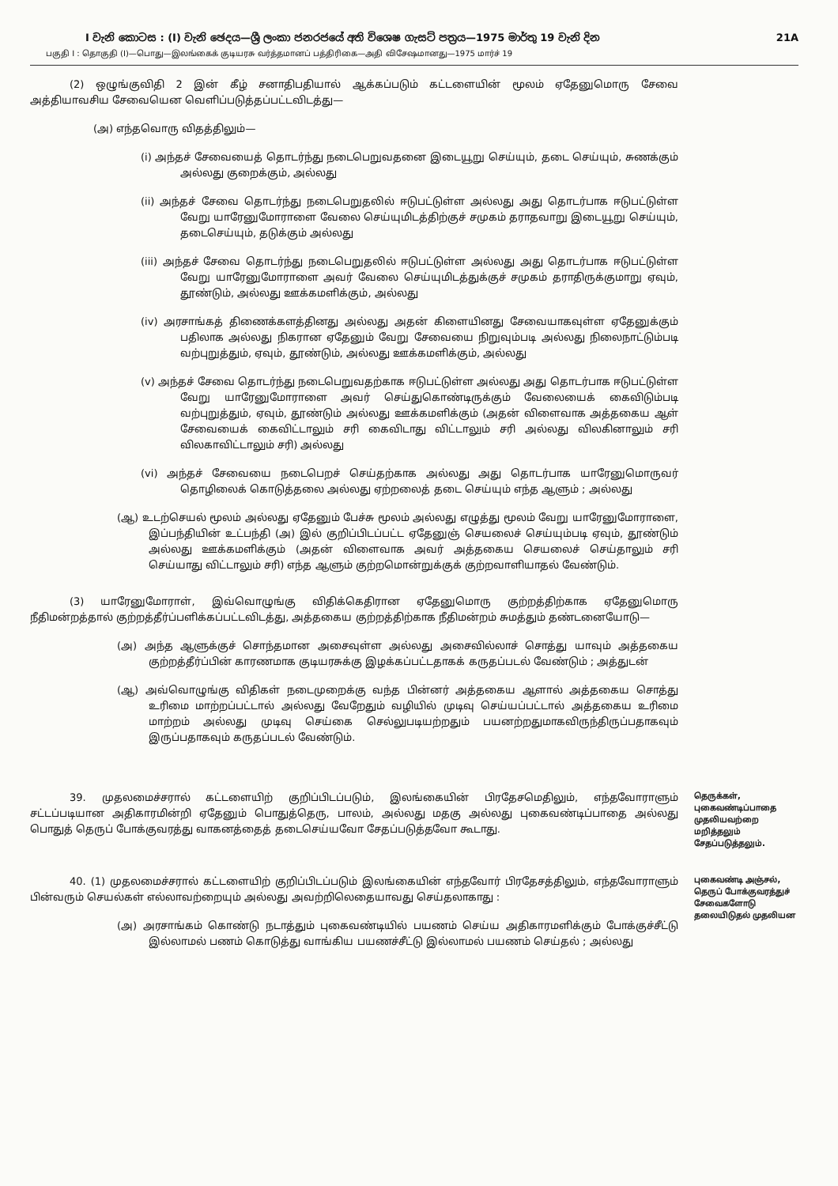I වැනි කොටස : (I) වැනි ඡෙදය—ශ්‍රී ලංකා ජනරජයේ අති විශෙෂ ගැසට් පත්‍රය—1975 මාර්තු 19 වැනි දින 21A
பகுதி I : தொகுதி (I)—பொது—இலங்கைக் குடியரசு வர்த்தமானப் பத்திரிகை—அதி விசேஷமானது—1975 மார்ச் 19
(2) ஒழுங்குவிதி 2 இன் கீழ் சனாதிபதியால் ஆக்கப்படும் கட்டளையின் மூலம் ஏதேனுமொரு சேவை அத்தியாவசிய சேவையென வெளிப்படுத்தப்பட்டவிடத்து—
(அ) எந்தவொரு விதத்திலும்—
(i) அந்தச் சேவையைத் தொடர்ந்து நடைபெறுவதனை இடையூறு செய்யும், தடை செய்யும், சுணக்கும் அல்லது குறைக்கும், அல்லது
(ii) அந்தச் சேவை தொடர்ந்து நடைபெறுதலில் ஈடுபட்டுள்ள அல்லது அது தொடர்பாக ஈடுபட்டுள்ள வேறு யாரேனுமோராளை வேலை செய்யுமிடத்திற்குச் சமுகம் தராதவாறு இடையூறு செய்யும், தடைசெய்யும், தடுக்கும் அல்லது
(iii) அந்தச் சேவை தொடர்ந்து நடைபெறுதலில் ஈடுபட்டுள்ள அல்லது அது தொடர்பாக ஈடுபட்டுள்ள வேறு யாரேனுமோராளை அவர் வேலை செய்யுமிடத்துக்குச் சமுகம் தராதிருக்குமாறு ஏவும், தூண்டும், அல்லது ஊக்கமளிக்கும், அல்லது
(iv) அரசாங்கத் திணைக்களத்தினது அல்லது அதன் கிளையினது சேவையாகவுள்ள ஏதேனுக்கும் பதிலாக அல்லது நிகரான ஏதேனும் வேறு சேவையை நிறுவும்படி அல்லது நிலைநாட்டும்படி வற்புறுத்தும், ஏவும், தூண்டும், அல்லது ஊக்கமளிக்கும், அல்லது
(v) அந்தச் சேவை தொடர்ந்து நடைபெறுவதற்காக ஈடுபட்டுள்ள அல்லது அது தொடர்பாக ஈடுபட்டுள்ள வேறு யாரேனுமோராளை அவர் செய்துகொண்டிருக்கும் வேலையைக் கைவிடும்படி வற்புறுத்தும், ஏவும், தூண்டும் அல்லது ஊக்கமளிக்கும் (அதன் விளைவாக அத்தகைய ஆள் சேவையைக் கைவிட்டாலும் சரி கைவிடாது விட்டாலும் சரி அல்லது விலகினாலும் சரி விலகாவிட்டாலும் சரி) அல்லது
(vi) அந்தச் சேவையை நடைபெறச் செய்தற்காக அல்லது அது தொடர்பாக யாரேனுமொருவர் தொழிலைக் கொடுத்தலை அல்லது ஏற்றலைத் தடை செய்யும் எந்த ஆளும் ; அல்லது
(ஆ) உடற்செயல் மூலம் அல்லது ஏதேனும் பேச்சு மூலம் அல்லது எழுத்து மூலம் வேறு யாரேனுமோராளை, இப்பந்தியின் உட்பந்தி (அ) இல் குறிப்பிடப்பட்ட ஏதேனுஞ் செயலைச் செய்யும்படி ஏவும், தூண்டும் அல்லது ஊக்கமளிக்கும் (அதன் விளைவாக அவர் அத்தகைய செயலைச் செய்தாலும் சரி செய்யாது விட்டாலும் சரி) எந்த ஆளும் குற்றமொன்றுக்குக் குற்றவாளியாதல் வேண்டும்.
(3) யாரேனுமோராள், இவ்வொழுங்கு விதிக்கெதிரான ஏதேனுமொரு குற்றத்திற்காக ஏதேனுமொரு நீதிமன்றத்தால் குற்றத்தீர்ப்பளிக்கப்பட்டவிடத்து, அத்தகைய குற்றத்திற்காக நீதிமன்றம் சுமத்தும் தண்டனையோடு—
(அ) அந்த ஆளுக்குச் சொந்தமான அசைவுள்ள அல்லது அசைவில்லாச் சொத்து யாவும் அத்தகைய குற்றத்தீர்ப்பின் காரணமாக குடியரசுக்கு இழக்கப்பட்டதாகக் கருதப்படல் வேண்டும் ; அத்துடன்
(ஆ) அவ்வொழுங்கு விதிகள் நடைமுறைக்கு வந்த பின்னர் அத்தகைய ஆளால் அத்தகைய சொத்து உரிமை மாற்றப்பட்டால் அல்லது வேறேதும் வழியில் முடிவு செய்யப்பட்டால் அத்தகைய உரிமை மாற்றம் அல்லது முடிவு செய்கை செல்லுபடியற்றதும் பயனற்றதுமாகவிருந்திருப்பதாகவும் இருப்பதாகவும் கருதப்படல் வேண்டும்.
39. முதலமைச்சரால் கட்டளையிற் குறிப்பிடப்படும், இலங்கையின் பிரதேசமெதிலும், எந்தவோராளும் சட்டப்படியான அதிகாரமின்றி ஏதேனும் பொதுத்தெரு, பாலம், அல்லது மதகு அல்லது புகைவண்டிப்பாதை அல்லது பொதுத் தெருப் போக்குவரத்து வாகனத்தைத் தடைசெய்யவோ சேதப்படுத்தவோ கூடாது.
தெருக்கள், புகைவண்டிப்பாதை முதலியவற்றை மறித்தலும் சேதப்படுத்தலும்.
40. (1) முதலமைச்சரால் கட்டளையிற் குறிப்பிடப்படும் இலங்கையின் எந்தவோர் பிரதேசத்திலும், எந்தவோராளும் பின்வரும் செயல்கள் எல்லாவற்றையும் அல்லது அவற்றிலெதையாவது செய்தலாகாது :
(அ) அரசாங்கம் கொண்டு நடாத்தும் புகைவண்டியில் பயணம் செய்ய அதிகாரமளிக்கும் போக்குச்சீட்டு இல்லாமல் பணம் கொடுத்து வாங்கிய பயணச்சீட்டு இல்லாமல் பயணம் செய்தல் ; அல்லது
புகைவண்டி அஞ்சல், தெருப் போக்குவரத்துச் சேவைகளோடு தலையிடுதல் முதலியன